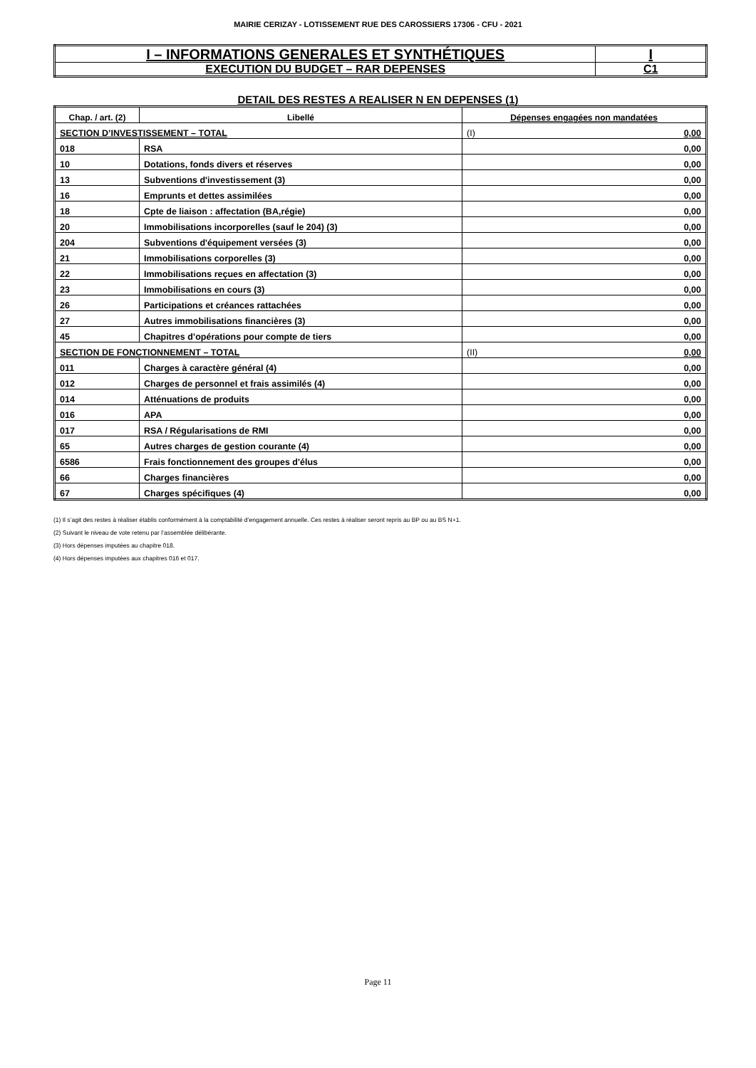MAIRIE CERIZAY - LOTISSEMENT RUE DES CAROSSIERS 17306 - CFU - 2021
| I – INFORMATIONS GENERALES ET SYNTHÉTIQUES | I |
| EXECUTION DU BUDGET – RAR DEPENSES | C1 |
DETAIL DES RESTES A REALISER N EN DEPENSES (1)
| Chap. / art. (2) | Libellé | Dépenses engagées non mandatées |
| --- | --- | --- |
| SECTION D’INVESTISSEMENT – TOTAL | | (I) 0,00 |
| 018 | RSA | 0,00 |
| 10 | Dotations, fonds divers et réserves | 0,00 |
| 13 | Subventions d'investissement (3) | 0,00 |
| 16 | Emprunts et dettes assimilées | 0,00 |
| 18 | Cpte de liaison : affectation (BA,régie) | 0,00 |
| 20 | Immobilisations incorporelles (sauf le 204) (3) | 0,00 |
| 204 | Subventions d'équipement versées (3) | 0,00 |
| 21 | Immobilisations corporelles (3) | 0,00 |
| 22 | Immobilisations reçues en affectation (3) | 0,00 |
| 23 | Immobilisations en cours (3) | 0,00 |
| 26 | Participations et créances rattachées | 0,00 |
| 27 | Autres immobilisations financières (3) | 0,00 |
| 45 | Chapitres d’opérations pour compte de tiers | 0,00 |
| SECTION DE FONCTIONNEMENT – TOTAL | | (II) 0,00 |
| 011 | Charges à caractère général (4) | 0,00 |
| 012 | Charges de personnel et frais assimilés (4) | 0,00 |
| 014 | Atténuations de produits | 0,00 |
| 016 | APA | 0,00 |
| 017 | RSA / Régularisations de RMI | 0,00 |
| 65 | Autres charges de gestion courante (4) | 0,00 |
| 6586 | Frais fonctionnement des groupes d'élus | 0,00 |
| 66 | Charges financières | 0,00 |
| 67 | Charges spécifiques (4) | 0,00 |
(1) Il s’agit des restes à réaliser établis conformément à la comptabilité d’engagement annuelle. Ces restes à réaliser seront repris au BP ou au BS N+1.
(2) Suivant le niveau de vote retenu par l’assemblée délibérante.
(3) Hors dépenses imputées au chapitre 018.
(4) Hors dépenses imputées aux chapitres 016 et 017.
Page 11